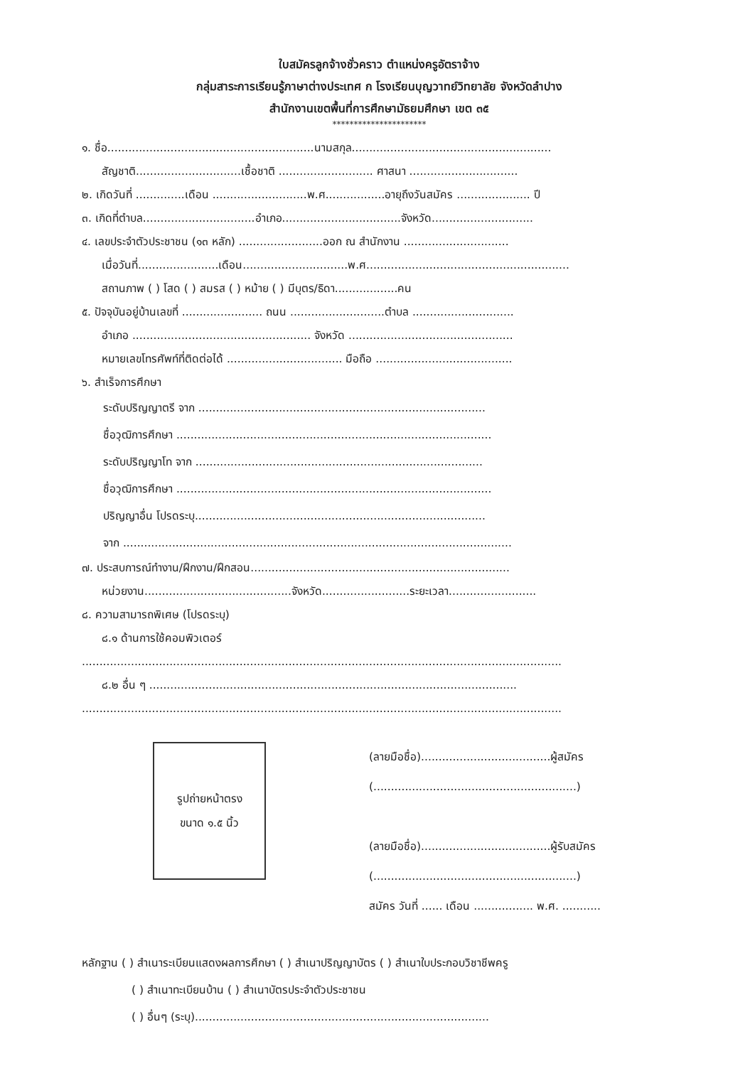ใบสมัครลูกจ้างชั่วคราว ตำแหน่งครูอัตราจ้าง
กลุ่มสาระการเรียนรู้ภาษาต่างประเทศ ก โรงเรียนบุญวาทย์วิทยาลัย จังหวัดลำปาง
สำนักงานเขตพื้นที่การศึกษามัธยมศึกษา เขต ๓๕
**********************
๑. ชื่อ...........................................................นามสกุล.........................................................
สัญชาติ..............................เชื้อชาติ ........................... ศาสนา ...............................
๒. เกิดวันที่ ..............เดือน ...........................พ.ศ.................อายุถึงวันสมัคร ..................... ปี
๓. เกิดที่ตำบล................................อำเภอ..................................จังหวัด.............................
๔. เลขประจำตัวประชาชน (๑๓ หลัก) ........................ออก ณ สำนักงาน ..............................
เมื่อวันที่.......................เดือน..............................พ.ศ..........................................................
สถานภาพ ( ) โสด ( ) สมรส ( ) หม้าย ( ) มีบุตร/ธิดา..................คน
๕. ปัจจุบันอยู่บ้านเลขที่ ....................... ถนน ...........................ตำบล .............................
อำเภอ ................................................... จังหวัด ...............................................
หมายเลขโทรศัพท์ที่ติดต่อได้ ................................. มือถือ .......................................
๖. สำเร็จการศึกษา
ระดับปริญญาตรี จาก ..................................................................................
ชื่อวุฒิการศึกษา ..........................................................................................
ระดับปริญญาโท จาก ..................................................................................
ชื่อวุฒิการศึกษา ..........................................................................................
ปริญญาอื่น โปรดระบุ...................................................................................
จาก ...............................................................................................................
๗. ประสบการณ์ทำงาน/ฝึกงาน/ฝึกสอน..........................................................................
หน่วยงาน..........................................จังหวัด.........................ระยะเวลา.........................
๘. ความสามารถพิเศษ (โปรดระบุ)
๘.๑ ด้านการใช้คอมพิวเตอร์
.........................................................................................................................................
๘.๒ อื่น ๆ .........................................................................................................
.........................................................................................................................................
รูปถ่ายหน้าตรง
ขนาด ๑.๕ นิ้ว
(ลายมือชื่อ).....................................ผู้สมัคร
(..........................................................)
(ลายมือชื่อ).....................................ผู้รับสมัคร
(..........................................................)
สมัคร วันที่ ...... เดือน ................. พ.ศ. ...........
หลักฐาน ( ) สำเนาระเบียนแสดงผลการศึกษา ( ) สำเนาปริญญาบัตร ( ) สำเนาใบประกอบวิชาชีพครู
( ) สำเนาทะเบียนบ้าน ( ) สำเนาบัตรประจำตัวประชาชน
( ) อื่นๆ (ระบุ)....................................................................................